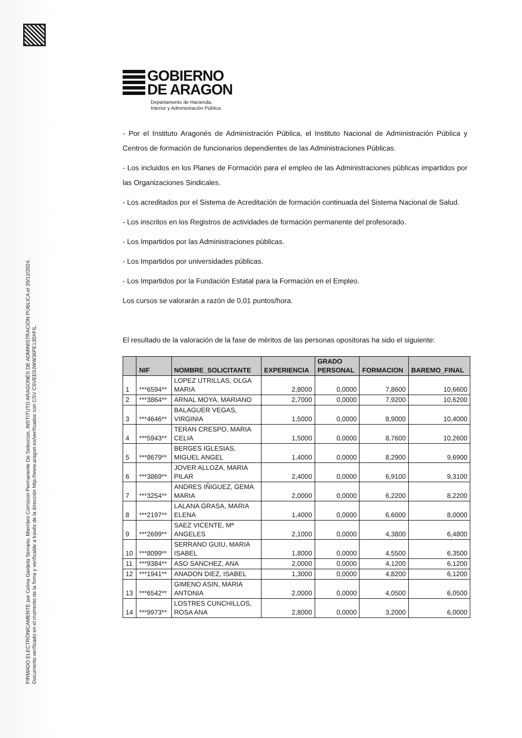FIRMADO ELECTRÓNICAMENTE por Celina Gardeta Serrano, Miembro Comision Permanente De Seleccion, INSTITUTO ARAGONÉS DE ADMINISTRACIÓN PÚBLICA el 20/12/2024.
Documento verificado en el momento de la firma y verificable a través de la dirección http://www.aragon.es/verificadoc con CSV CSVEE0JWW36FE130XFIL.
GOBIERNO
DE ARAGON
Departamento de Hacienda,
Interior y Administración Pública
- Por el Instituto Aragonés de Administración Pública, el Instituto Nacional de Administración Pública y Centros de formación de funcionarios dependientes de las Administraciones Públicas.
- Los incluidos en los Planes de Formación para el empleo de las Administraciones públicas impartidos por las Organizaciones Sindicales.
- Los acreditados por el Sistema de Acreditación de formación continuada del Sistema Nacional de Salud.
- Los inscritos en los Registros de actividades de formación permanente del profesorado.
- Los Impartidos por las Administraciones públicas.
- Los Impartidos por universidades públicas.
- Los Impartidos por la Fundación Estatal para la Formación en el Empleo.
Los cursos se valorarán a razón de 0,01 puntos/hora.
El resultado de la valoración de la fase de méritos de las personas opositoras ha sido el siguiente:
| | NIF | NOMBRE_SOLICITANTE | EXPERIENCIA | GRADO PERSONAL | FORMACION | BAREMO_FINAL |
| --- | --- | --- | --- | --- | --- | --- |
| 1 | ***6594** | LOPEZ UTRILLAS, OLGA MARIA | 2,8000 | 0,0000 | 7,8600 | 10,6600 |
| 2 | ***3864** | ARNAL MOYA, MARIANO | 2,7000 | 0,0000 | 7,9200 | 10,6200 |
| 3 | ***4646** | BALAGUER VEGAS, VIRGINIA | 1,5000 | 0,0000 | 8,9000 | 10,4000 |
| 4 | ***5943** | TERAN CRESPO, MARIA CELIA | 1,5000 | 0,0000 | 8,7600 | 10,2600 |
| 5 | ***8679** | BERGES IGLESIAS, MIGUEL ANGEL | 1,4000 | 0,0000 | 8,2900 | 9,6900 |
| 6 | ***3869** | JOVER ALLOZA, MARIA PILAR | 2,4000 | 0,0000 | 6,9100 | 9,3100 |
| 7 | ***3254** | ANDRES IÑIGUEZ, GEMA MARIA | 2,0000 | 0,0000 | 6,2200 | 8,2200 |
| 8 | ***2197** | LALANA GRASA, MARIA ELENA | 1,4000 | 0,0000 | 6,6000 | 8,0000 |
| 9 | ***2699** | SAEZ VICENTE, Mª ANGELES | 2,1000 | 0,0000 | 4,3800 | 6,4800 |
| 10 | ***8099** | SERRANO GUIU, MARIA ISABEL | 1,8000 | 0,0000 | 4,5500 | 6,3500 |
| 11 | ***9384** | ASO SANCHEZ, ANA | 2,0000 | 0,0000 | 4,1200 | 6,1200 |
| 12 | ***1941** | ANADON DIEZ, ISABEL | 1,3000 | 0,0000 | 4,8200 | 6,1200 |
| 13 | ***6542** | GIMENO ASIN, MARIA ANTONIA | 2,0000 | 0,0000 | 4,0500 | 6,0500 |
| 14 | ***9973** | LOSTRES CUNCHILLOS, ROSA ANA | 2,8000 | 0,0000 | 3,2000 | 6,0000 |